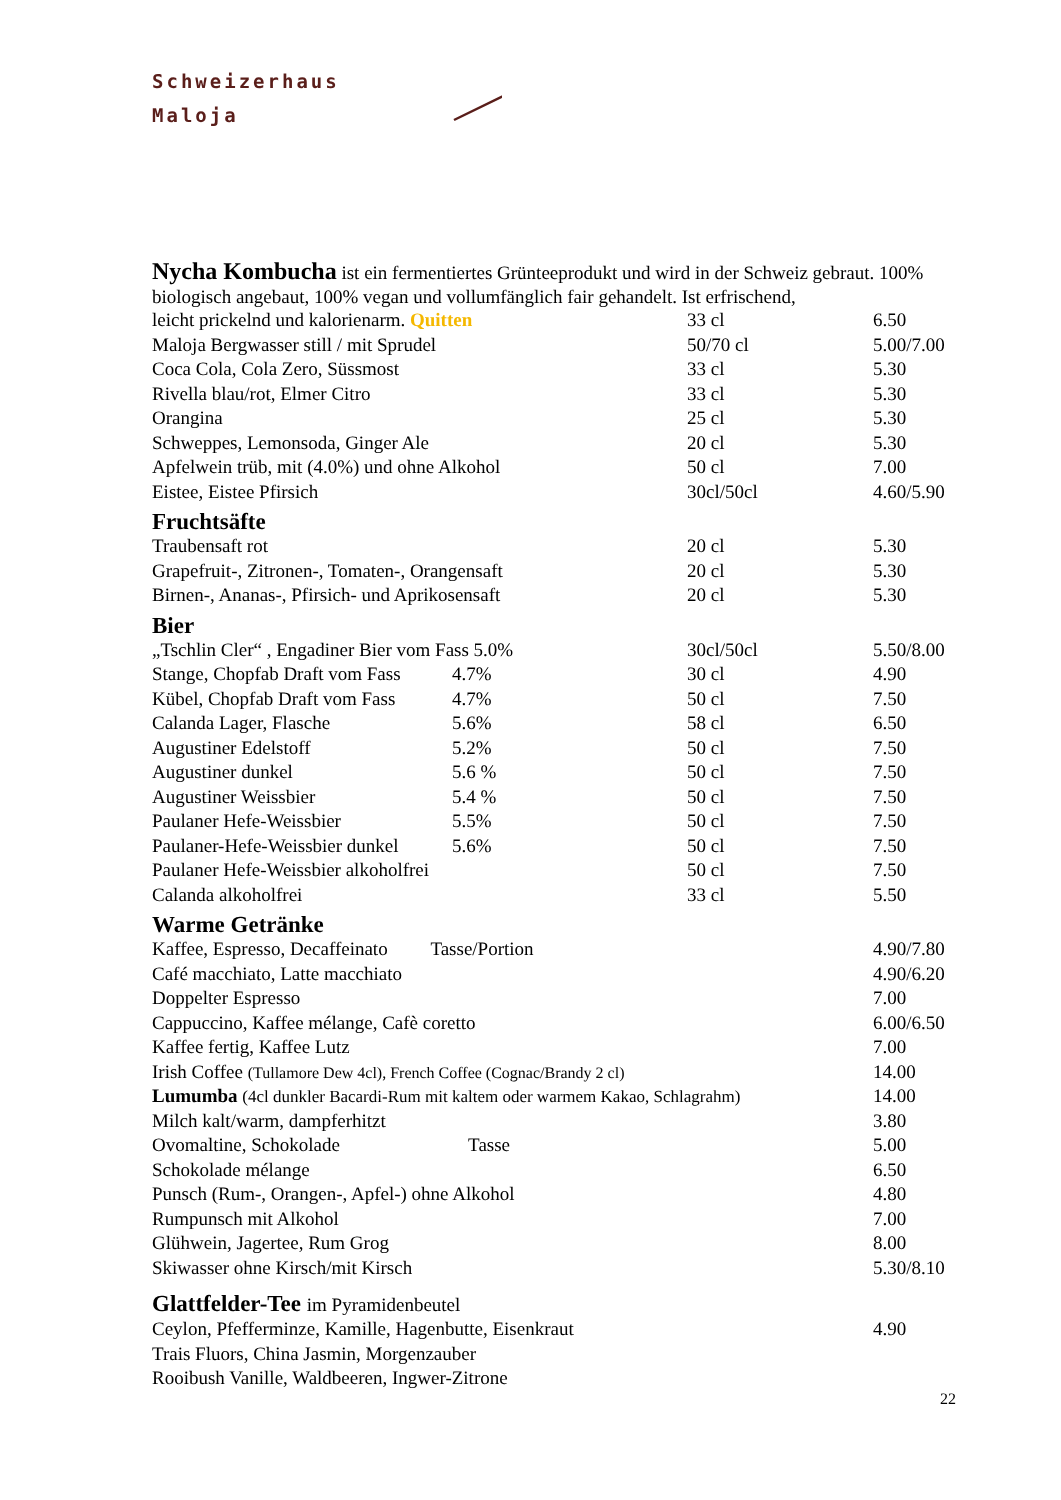Schweizerhaus
Maloja
Nycha Kombucha ist ein fermentiertes Grünteeprodukt und wird in der Schweiz gebraut. 100% biologisch angebaut, 100% vegan und vollumfänglich fair gehandelt. Ist erfrischend,
| leicht prickelnd und kalorienarm. Quitten | | 33 cl | 6.50 |
| Maloja Bergwasser still / mit Sprudel | | 50/70 cl | 5.00/7.00 |
| Coca Cola, Cola Zero, Süssmost | | 33 cl | 5.30 |
| Rivella blau/rot, Elmer Citro | | 33 cl | 5.30 |
| Orangina | | 25 cl | 5.30 |
| Schweppes, Lemonsoda, Ginger Ale | | 20 cl | 5.30 |
| Apfelwein trüb, mit (4.0%) und ohne Alkohol | | 50 cl | 7.00 |
| Eistee, Eistee Pfirsich | | 30cl/50cl | 4.60/5.90 |
| Fruchtsäfte | | | |
| Traubensaft rot | | 20 cl | 5.30 |
| Grapefruit-, Zitronen-, Tomaten-, Orangensaft | | 20 cl | 5.30 |
| Birnen-, Ananas-, Pfirsich- und Aprikosensaft | | 20 cl | 5.30 |
| Bier | | | |
| „Tschlin Cler“ , Engadiner Bier vom Fass 5.0% | | 30cl/50cl | 5.50/8.00 |
| Stange, Chopfab Draft vom Fass | 4.7% | 30 cl | 4.90 |
| Kübel, Chopfab Draft vom Fass | 4.7% | 50 cl | 7.50 |
| Calanda Lager, Flasche | 5.6% | 58 cl | 6.50 |
| Augustiner Edelstoff | 5.2% | 50 cl | 7.50 |
| Augustiner dunkel | 5.6 % | 50 cl | 7.50 |
| Augustiner Weissbier | 5.4 % | 50 cl | 7.50 |
| Paulaner Hefe-Weissbier | 5.5% | 50 cl | 7.50 |
| Paulaner-Hefe-Weissbier dunkel | 5.6% | 50 cl | 7.50 |
| Paulaner Hefe-Weissbier alkoholfrei | | 50 cl | 7.50 |
| Calanda alkoholfrei | | 33 cl | 5.50 |
| Warme Getränke | | | |
| Kaffee, Espresso, Decaffeinato Tasse/Portion | | | 4.90/7.80 |
| Café macchiato, Latte macchiato | | | 4.90/6.20 |
| Doppelter Espresso | | | 7.00 |
| Cappuccino, Kaffee mélange, Cafè coretto | | | 6.00/6.50 |
| Kaffee fertig, Kaffee Lutz | | | 7.00 |
| Irish Coffee (Tullamore Dew 4cl), French Coffee (Cognac/Brandy 2 cl) | | | 14.00 |
| Lumumba (4cl dunkler Bacardi-Rum mit kaltem oder warmem Kakao, Schlagrahm) | | | 14.00 |
| Milch kalt/warm, dampferhitzt | | | 3.80 |
| Ovomaltine, Schokolade Tasse | | | 5.00 |
| Schokolade mélange | | | 6.50 |
| Punsch (Rum-, Orangen-, Apfel-) ohne Alkohol | | | 4.80 |
| Rumpunsch mit Alkohol | | | 7.00 |
| Glühwein, Jagertee, Rum Grog | | | 8.00 |
| Skiwasser ohne Kirsch/mit Kirsch | | | 5.30/8.10 |
| Glattfelder-Tee im Pyramidenbeutel | | | |
| Ceylon, Pfefferminze, Kamille, Hagenbutte, Eisenkraut | | | 4.90 |
| Trais Fluors, China Jasmin, Morgenzauber | | | |
| Rooibush Vanille, Waldbeeren, Ingwer-Zitrone | | | |
22